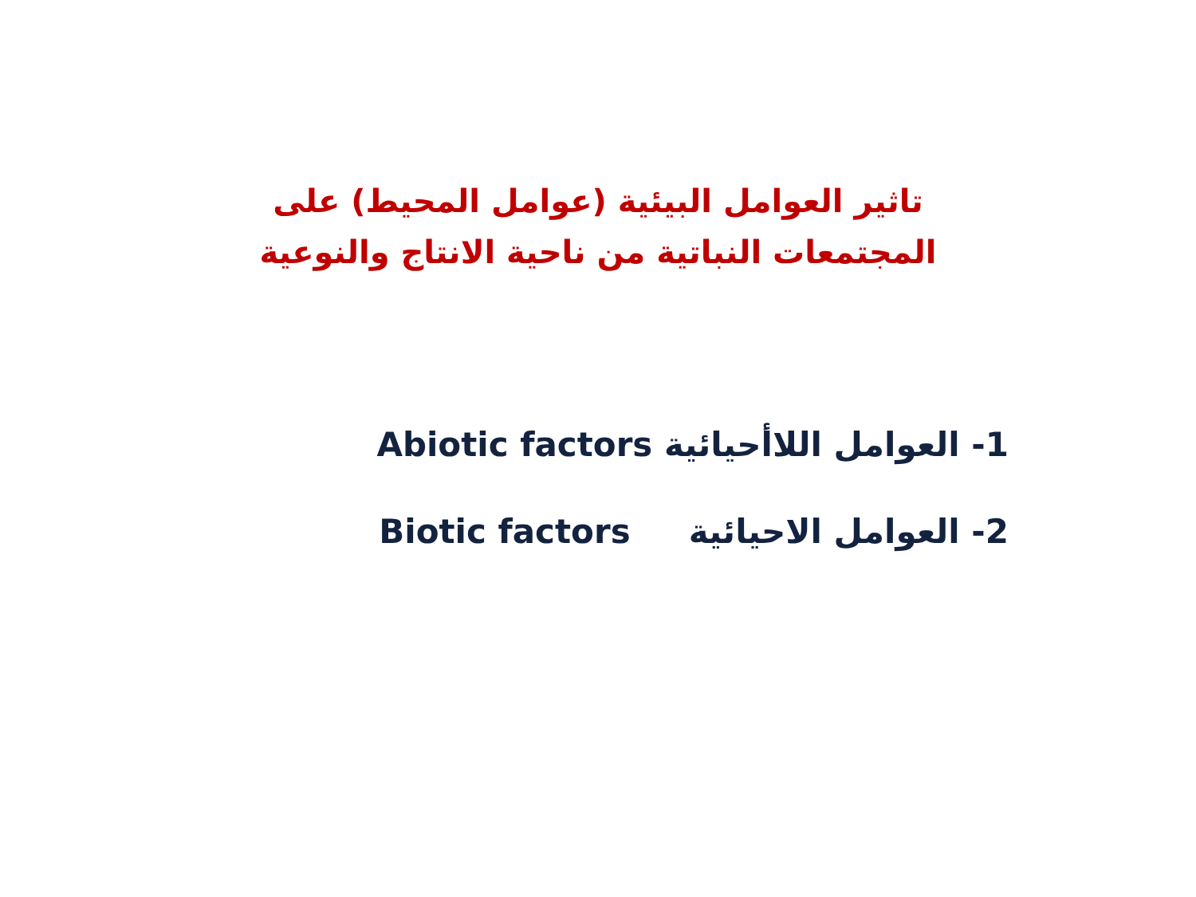تاثير العوامل البيئية (عوامل المحيط) على المجتمعات النباتية من ناحية الانتاج والنوعية
1- العوامل اللاأحيائية Abiotic factors
2- العوامل الاحيائية Biotic factors